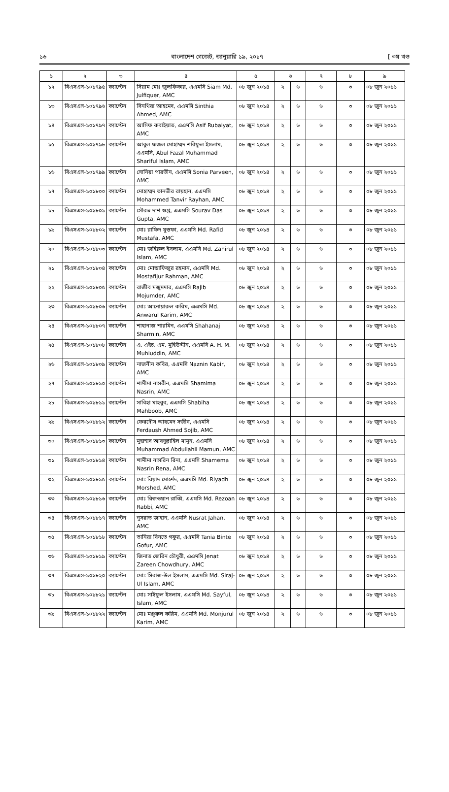১৬ বাংলাদেশ গেজেট, জানুয়ারি ১৯, ২০১৭ [ ৩য় খণ্ড
| ১ | ২ | ৩ | ৪ | ৫ | ৬ | | ৭ | ৮ | ৯ |
| --- | --- | --- | --- | --- | --- | --- | --- | --- | --- |
| ১২ | বিএসএস-১০১৭৯৫ | ক্যাপ্টেন | সিয়াম মোঃ জুলফিকার, এএমসি Siam Md. Julfiquer, AMC | ০৮ জুন ২০১৪ | ২ | ৬ | ৬ | ৩ | ০৮ জুন ২০১১ |
| ১৩ | বিএসএস-১০১৭৯৬ | ক্যাপ্টেন | সিনথিয়া আহমেদ, এএমসি Sinthia Ahmed, AMC | ০৮ জুন ২০১৪ | ২ | ৬ | ৬ | ৩ | ০৮ জুন ২০১১ |
| ১৪ | বিএসএস-১০১৭৯৭ | ক্যাপ্টেন | আসিফ রুবাইয়াত, এএমসি Asif Rubaiyat, AMC | ০৮ জুন ২০১৪ | ২ | ৬ | ৬ | ৩ | ০৮ জুন ২০১১ |
| ১৫ | বিএসএস-১০১৭৯৮ | ক্যাপ্টেন | আবুল ফজল মোহাম্মদ শরিফুল ইসলাম, এএমসি, Abul Fazal Muhammad Shariful Islam, AMC | ০৮ জুন ২০১৪ | ২ | ৬ | ৬ | ৩ | ০৮ জুন ২০১১ |
| ১৬ | বিএসএস-১০১৭৯৯ | ক্যাপ্টেন | সোনিয়া পারভীন, এএমসি Sonia Parveen, AMC | ০৮ জুন ২০১৪ | ২ | ৬ | ৬ | ৩ | ০৮ জুন ২০১১ |
| ১৭ | বিএসএস-১০১৮০০ | ক্যাপ্টেন | মোহাম্মদ তানভীর রায়হান, এএমসি Mohammed Tanvir Rayhan, AMC | ০৮ জুন ২০১৪ | ২ | ৬ | ৬ | ৩ | ০৮ জুন ২০১১ |
| ১৮ | বিএসএস-১০১৮০১ | ক্যাপ্টেন | সৌরভ দাশ গুপ্ত, এএমসি Sourav Das Gupta, AMC | ০৮ জুন ২০১৪ | ২ | ৬ | ৬ | ৩ | ০৮ জুন ২০১১ |
| ১৯ | বিএসএস-১০১৮০২ | ক্যাপ্টেন | মোঃ রাফিদ মুস্তফা, এএমসি Md. Rafid Mustafa, AMC | ০৮ জুন ২০১৪ | ২ | ৬ | ৬ | ৩ | ০৮ জুন ২০১১ |
| ২০ | বিএসএস-১০১৮০৩ | ক্যাপ্টেন | মোঃ জহিরুল ইসলাম, এএমসি Md. Zahirul Islam, AMC | ০৮ জুন ২০১৪ | ২ | ৬ | ৬ | ৩ | ০৮ জুন ২০১১ |
| ২১ | বিএসএস-১০১৮০৪ | ক্যাপ্টেন | মোঃ মোস্তাফিজুর রহমান, এএমসি Md. Mostafijur Rahman, AMC | ০৮ জুন ২০১৪ | ২ | ৬ | ৬ | ৩ | ০৮ জুন ২০১১ |
| ২২ | বিএসএস-১০১৮০৫ | ক্যাপ্টেন | রাজীব মজুমদার, এএমসি Rajib Mojumder, AMC | ০৮ জুন ২০১৪ | ২ | ৬ | ৬ | ৩ | ০৮ জুন ২০১১ |
| ২৩ | বিএসএস-১০১৮০৬ | ক্যাপ্টেন | মোঃ আনোয়ারুল করিম, এএমসি Md. Anwarul Karim, AMC | ০৮ জুন ২০১৪ | ২ | ৬ | ৬ | ৩ | ০৮ জুন ২০১১ |
| ২৪ | বিএসএস-১০১৮০৭ | ক্যাপ্টেন | শাহানাজ শারমিন, এএমসি Shahanaj Sharmin, AMC | ০৮ জুন ২০১৪ | ২ | ৬ | ৬ | ৩ | ০৮ জুন ২০১১ |
| ২৫ | বিএসএস-১০১৮০৮ | ক্যাপ্টেন | এ. এইচ. এম. মুহিউদ্দীন, এএমসি A. H. M. Muhiuddin, AMC | ০৮ জুন ২০১৪ | ২ | ৬ | ৬ | ৩ | ০৮ জুন ২০১১ |
| ২৬ | বিএসএস-১০১৮০৯ | ক্যাপ্টেন | নাজনীন কবির, এএমসি Naznin Kabir, AMC | ০৮ জুন ২০১৪ | ২ | ৬ | ৬ | ৩ | ০৮ জুন ২০১১ |
| ২৭ | বিএসএস-১০১৮১০ | ক্যাপ্টেন | শামীমা নাসরীন, এএমসি Shamima Nasrin, AMC | ০৮ জুন ২০১৪ | ২ | ৬ | ৬ | ৩ | ০৮ জুন ২০১১ |
| ২৮ | বিএসএস-১০১৮১১ | ক্যাপ্টেন | সাবিহা মাহবুব, এএমসি Shabiha Mahboob, AMC | ০৮ জুন ২০১৪ | ২ | ৬ | ৬ | ৩ | ০৮ জুন ২০১১ |
| ২৯ | বিএসএস-১০১৮১২ | ক্যাপ্টেন | ফেরদৌস আহমেদ সজীব, এএমসি Ferdaush Ahmed Sojib, AMC | ০৮ জুন ২০১৪ | ২ | ৬ | ৬ | ৩ | ০৮ জুন ২০১১ |
| ৩০ | বিএসএস-১০১৮১৩ | ক্যাপ্টেন | মুহাম্মদ আবদুল্লাহিল মামুন, এএমসি Muhammad Abdullahil Mamun, AMC | ০৮ জুন ২০১৪ | ২ | ৬ | ৬ | ৩ | ০৮ জুন ২০১১ |
| ৩১ | বিএসএস-১০১৮১৪ | ক্যাপ্টেন | শামীমা নাসরিন রিনা, এএমসি Shamema Nasrin Rena, AMC | ০৮ জুন ২০১৪ | ২ | ৬ | ৬ | ৩ | ০৮ জুন ২০১১ |
| ৩২ | বিএসএস-১০১৮১৫ | ক্যাপ্টেন | মোঃ রিয়াদ মোর্শেদ, এএমসি Md. Riyadh Morshed, AMC | ০৮ জুন ২০১৪ | ২ | ৬ | ৬ | ৩ | ০৮ জুন ২০১১ |
| ৩৩ | বিএসএস-১০১৮১৬ | ক্যাপ্টেন | মোঃ রিজওয়ান রাব্বি, এএমসি Md. Rezoan Rabbi, AMC | ০৮ জুন ২০১৪ | ২ | ৬ | ৬ | ৩ | ০৮ জুন ২০১১ |
| ৩৪ | বিএসএস-১০১৮১৭ | ক্যাপ্টেন | নুসরাত জাহান, এএমসি Nusrat Jahan, AMC | ০৮ জুন ২০১৪ | ২ | ৬ | ৬ | ৩ | ০৮ জুন ২০১১ |
| ৩৫ | বিএসএস-১০১৮১৮ | ক্যাপ্টেন | তানিয়া বিনতে গফুর, এএমসি Tania Binte Gofur, AMC | ০৮ জুন ২০১৪ | ২ | ৬ | ৬ | ৩ | ০৮ জুন ২০১১ |
| ৩৬ | বিএসএস-১০১৮১৯ | ক্যাপ্টেন | জিনাত জেরিন চৌধুরী, এএমসি Jenat Zareen Chowdhury, AMC | ০৮ জুন ২০১৪ | ২ | ৬ | ৬ | ৩ | ০৮ জুন ২০১১ |
| ৩৭ | বিএসএস-১০১৮২০ | ক্যাপ্টেন | মোঃ সিরাজ-উল ইসলাম, এএমসি Md. Siraj-Ul Islam, AMC | ০৮ জুন ২০১৪ | ২ | ৬ | ৬ | ৩ | ০৮ জুন ২০১১ |
| ৩৮ | বিএসএস-১০১৮২১ | ক্যাপ্টেন | মোঃ সাইফুল ইসলাম, এএমসি Md. Sayful, Islam, AMC | ০৮ জুন ২০১৪ | ২ | ৬ | ৬ | ৩ | ০৮ জুন ২০১১ |
| ৩৯ | বিএসএস-১০১৮২২ | ক্যাপ্টেন | মোঃ মঞ্জুরুল করিম, এএমসি Md. Monjurul Karim, AMC | ০৮ জুন ২০১৪ | ২ | ৬ | ৬ | ৩ | ০৮ জুন ২০১১ |